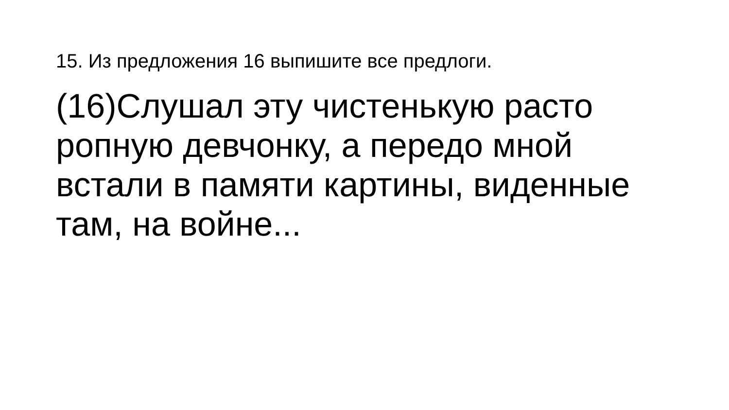15. Из предложения 16 выпишите все предлоги.
(16)Слушал эту чистенькую расто ропную девчонку, а передо мной встали в памяти картины, виденные там, на войне...